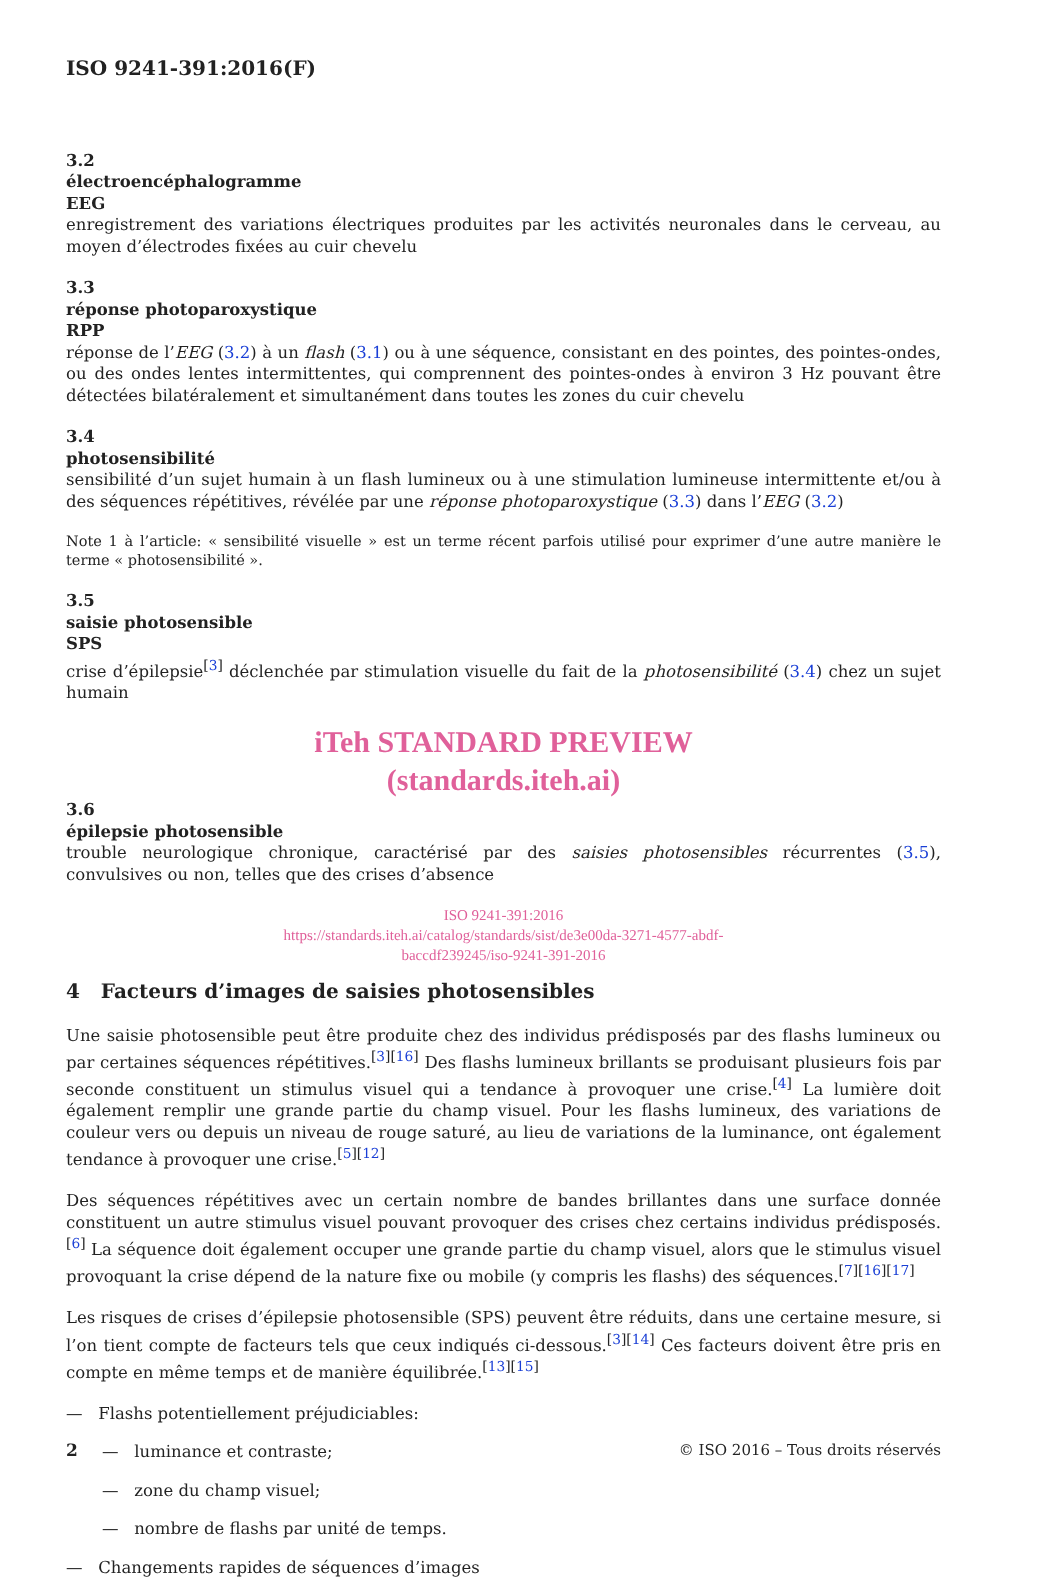ISO 9241-391:2016(F)
3.2
électroencéphalogramme
EEG
enregistrement des variations électriques produites par les activités neuronales dans le cerveau, au moyen d’électrodes fixées au cuir chevelu
3.3
réponse photoparoxystique
RPP
réponse de l’EEG (3.2) à un flash (3.1) ou à une séquence, consistant en des pointes, des pointes-ondes, ou des ondes lentes intermittentes, qui comprennent des pointes-ondes à environ 3 Hz pouvant être détectées bilatéralement et simultanément dans toutes les zones du cuir chevelu
3.4
photosensibilité
sensibilité d’un sujet humain à un flash lumineux ou à une stimulation lumineuse intermittente et/ou à des séquences répétitives, révélée par une réponse photoparoxystique (3.3) dans l’EEG (3.2)
Note 1 à l’article: « sensibilité visuelle » est un terme récent parfois utilisé pour exprimer d’une autre manière le terme « photosensibilité ».
3.5
saisie photosensible
SPS
crise d’épilepsie<sup>[3]</sup> déclenchée par stimulation visuelle du fait de la photosensibilité (3.4) chez un sujet humain
iTeh STANDARD PREVIEW
(standards.iteh.ai)
3.6
épilepsie photosensible
trouble neurologique chronique, caractérisé par des saisies photosensibles récurrentes (3.5), convulsives ou non, telles que des crises d’absence
ISO 9241-391:2016
https://standards.iteh.ai/catalog/standards/sist/de3e00da-3271-4577-abdf-
baccdf239245/iso-9241-391-2016
4 Facteurs d’images de saisies photosensibles
Une saisie photosensible peut être produite chez des individus prédisposés par des flashs lumineux ou par certaines séquences répétitives.<sup>[3][16]</sup> Des flashs lumineux brillants se produisant plusieurs fois par seconde constituent un stimulus visuel qui a tendance à provoquer une crise.<sup>[4]</sup> La lumière doit également remplir une grande partie du champ visuel. Pour les flashs lumineux, des variations de couleur vers ou depuis un niveau de rouge saturé, au lieu de variations de la luminance, ont également tendance à provoquer une crise.<sup>[5][12]</sup>
Des séquences répétitives avec un certain nombre de bandes brillantes dans une surface donnée constituent un autre stimulus visuel pouvant provoquer des crises chez certains individus prédisposés.<sup>[6]</sup> La séquence doit également occuper une grande partie du champ visuel, alors que le stimulus visuel provoquant la crise dépend de la nature fixe ou mobile (y compris les flashs) des séquences.<sup>[7][16][17]</sup>
Les risques de crises d’épilepsie photosensible (SPS) peuvent être réduits, dans une certaine mesure, si l’on tient compte de facteurs tels que ceux indiqués ci-dessous.<sup>[3][14]</sup> Ces facteurs doivent être pris en compte en même temps et de manière équilibrée.<sup>[13][15]</sup>
— Flashs potentiellement préjudiciables:
— luminance et contraste;
— zone du champ visuel;
— nombre de flashs par unité de temps.
— Changements rapides de séquences d’images
2 © ISO 2016 – Tous droits réservés